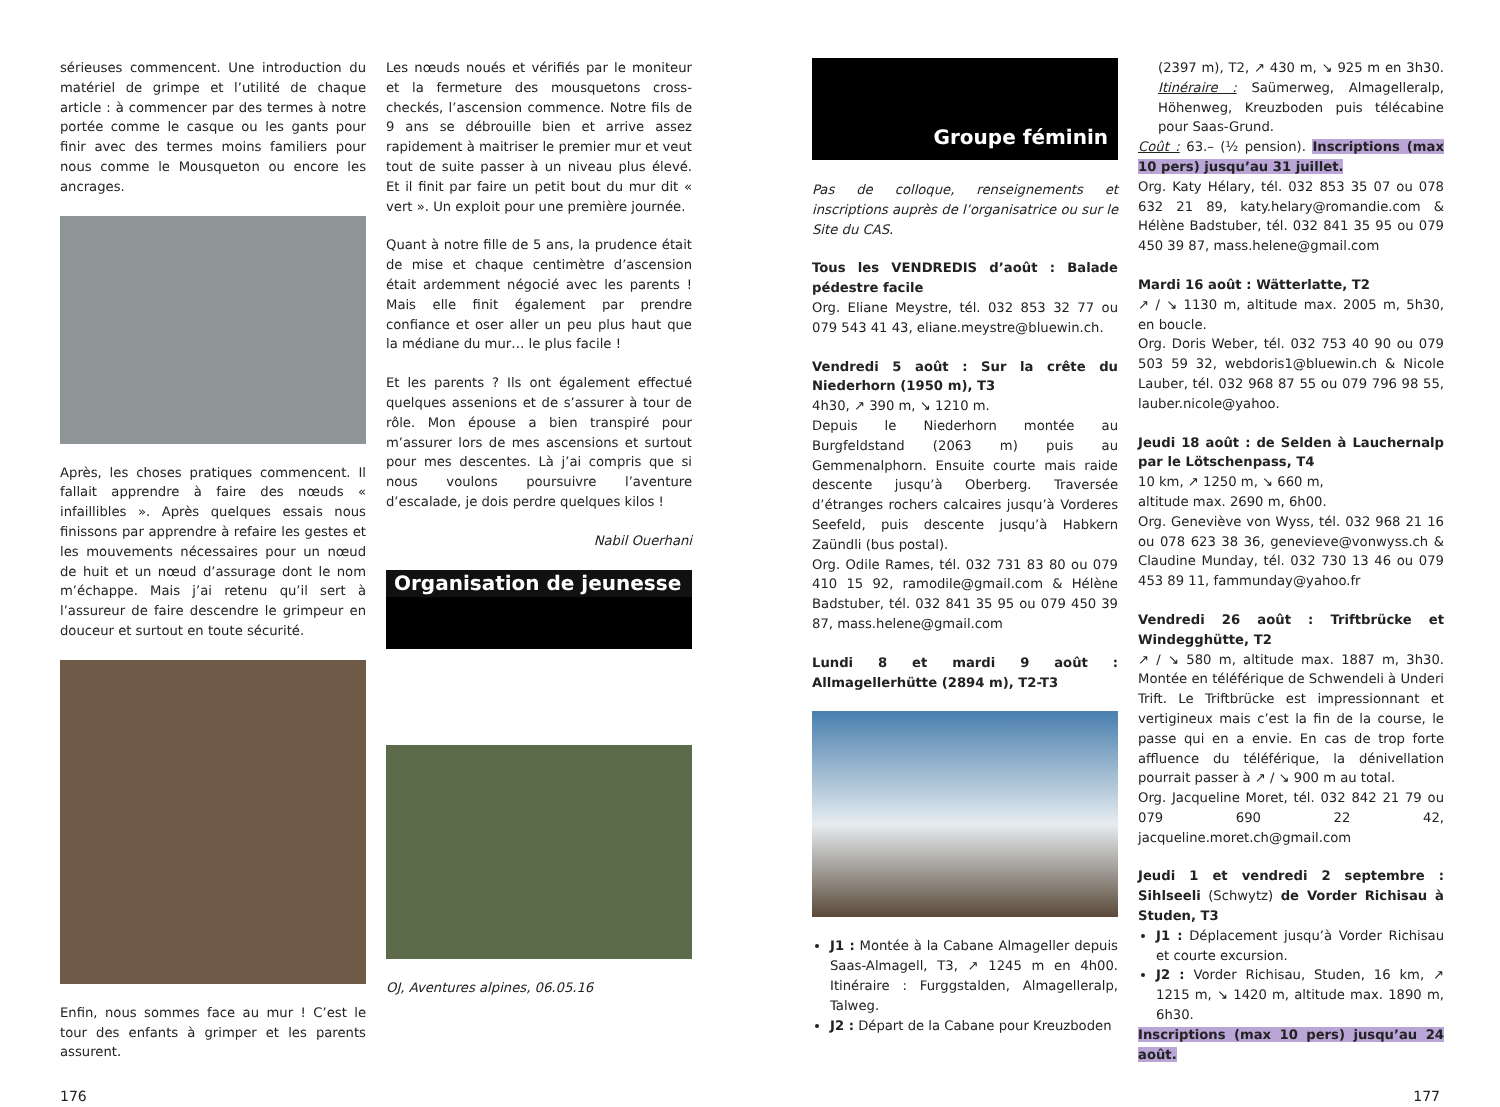sérieuses commencent. Une introduction du matériel de grimpe et l’utilité de chaque article : à commencer par des termes à notre portée comme le casque ou les gants pour finir avec des termes moins familiers pour nous comme le Mousqueton ou encore les ancrages.
Après, les choses pratiques commencent. Il fallait apprendre à faire des nœuds « infaillibles ». Après quelques essais nous finissons par apprendre à refaire les gestes et les mouvements nécessaires pour un nœud de huit et un nœud d’assurage dont le nom m’échappe. Mais j’ai retenu qu’il sert à l’assureur de faire descendre le grimpeur en douceur et surtout en toute sécurité.
Enfin, nous sommes face au mur ! C’est le tour des enfants à grimper et les parents assurent.
Les nœuds noués et vérifiés par le moniteur et la fermeture des mousquetons cross-checkés, l’ascension commence. Notre fils de 9 ans se débrouille bien et arrive assez rapidement à maitriser le premier mur et veut tout de suite passer à un niveau plus élevé. Et il finit par faire un petit bout du mur dit « vert ». Un exploit pour une première journée.
Quant à notre fille de 5 ans, la prudence était de mise et chaque centimètre d’ascension était ardemment négocié avec les parents ! Mais elle finit également par prendre confiance et oser aller un peu plus haut que la médiane du mur… le plus facile !
Et les parents ? Ils ont également effectué quelques assenions et de s’assurer à tour de rôle. Mon épouse a bien transpiré pour m’assurer lors de mes ascensions et surtout pour mes descentes. Là j’ai compris que si nous voulons poursuivre l’aventure d’escalade, je dois perdre quelques kilos !
Nabil Ouerhani
Organisation de jeunesse
OJ, Aventures alpines, 06.05.16
Groupe féminin
Pas de colloque, renseignements et inscriptions auprès de l’organisatrice ou sur le Site du CAS.
Tous les VENDREDIS d’août : Balade pédestre facile
Org. Eliane Meystre, tél. 032 853 32 77 ou 079 543 41 43, eliane.meystre@bluewin.ch.
Vendredi 5 août : Sur la crête du Niederhorn (1950 m), T3
4h30, ↗ 390 m, ↘ 1210 m.
Depuis le Niederhorn montée au Burgfeldstand (2063 m) puis au Gemmenalphorn. Ensuite courte mais raide descente jusqu’à Oberberg. Traversée d’étranges rochers calcaires jusqu’à Vorderes Seefeld, puis descente jusqu’à Habkern Zaündli (bus postal).
Org. Odile Rames, tél. 032 731 83 80 ou 079 410 15 92, ramodile@gmail.com & Hélène Badstuber, tél. 032 841 35 95 ou 079 450 39 87, mass.helene@gmail.com
Lundi 8 et mardi 9 août : Allmagellerhütte (2894 m), T2-T3
J1 : Montée à la Cabane Almageller depuis Saas-Almagell, T3, ↗ 1245 m en 4h00. Itinéraire : Furggstalden, Almagelleralp, Talweg.
J2 : Départ de la Cabane pour Kreuzboden
(2397 m), T2, ↗ 430 m, ↘ 925 m en 3h30. Itinéraire : Saümerweg, Almagelleralp, Höhenweg, Kreuzboden puis télécabine pour Saas-Grund.
Coût : 63.– (½ pension). Inscriptions (max 10 pers) jusqu’au 31 juillet.
Org. Katy Hélary, tél. 032 853 35 07 ou 078 632 21 89, katy.helary@romandie.com & Hélène Badstuber, tél. 032 841 35 95 ou 079 450 39 87, mass.helene@gmail.com
Mardi 16 août : Wätterlatte, T2
↗ / ↘ 1130 m, altitude max. 2005 m, 5h30, en boucle.
Org. Doris Weber, tél. 032 753 40 90 ou 079 503 59 32, webdoris1@bluewin.ch & Nicole Lauber, tél. 032 968 87 55 ou 079 796 98 55, lauber.nicole@yahoo.
Jeudi 18 août : de Selden à Lauchernalp par le Lötschenpass, T4
10 km, ↗ 1250 m, ↘ 660 m,
altitude max. 2690 m, 6h00.
Org. Geneviève von Wyss, tél. 032 968 21 16 ou 078 623 38 36, genevieve@vonwyss.ch & Claudine Munday, tél. 032 730 13 46 ou 079 453 89 11, fammunday@yahoo.fr
Vendredi 26 août : Triftbrücke et Windegghütte, T2
↗ / ↘ 580 m, altitude max. 1887 m, 3h30. Montée en téléférique de Schwendeli à Underi Trift. Le Triftbrücke est impressionnant et vertigineux mais c’est la fin de la course, le passe qui en a envie. En cas de trop forte affluence du téléférique, la dénivellation pourrait passer à ↗ / ↘ 900 m au total.
Org. Jacqueline Moret, tél. 032 842 21 79 ou 079 690 22 42, jacqueline.moret.ch@gmail.com
Jeudi 1 et vendredi 2 septembre : Sihlseeli (Schwytz) de Vorder Richisau à Studen, T3
J1 : Déplacement jusqu’à Vorder Richisau et courte excursion.
J2 : Vorder Richisau, Studen, 16 km, ↗ 1215 m, ↘ 1420 m, altitude max. 1890 m, 6h30.
Inscriptions (max 10 pers) jusqu’au 24 août.
176 177